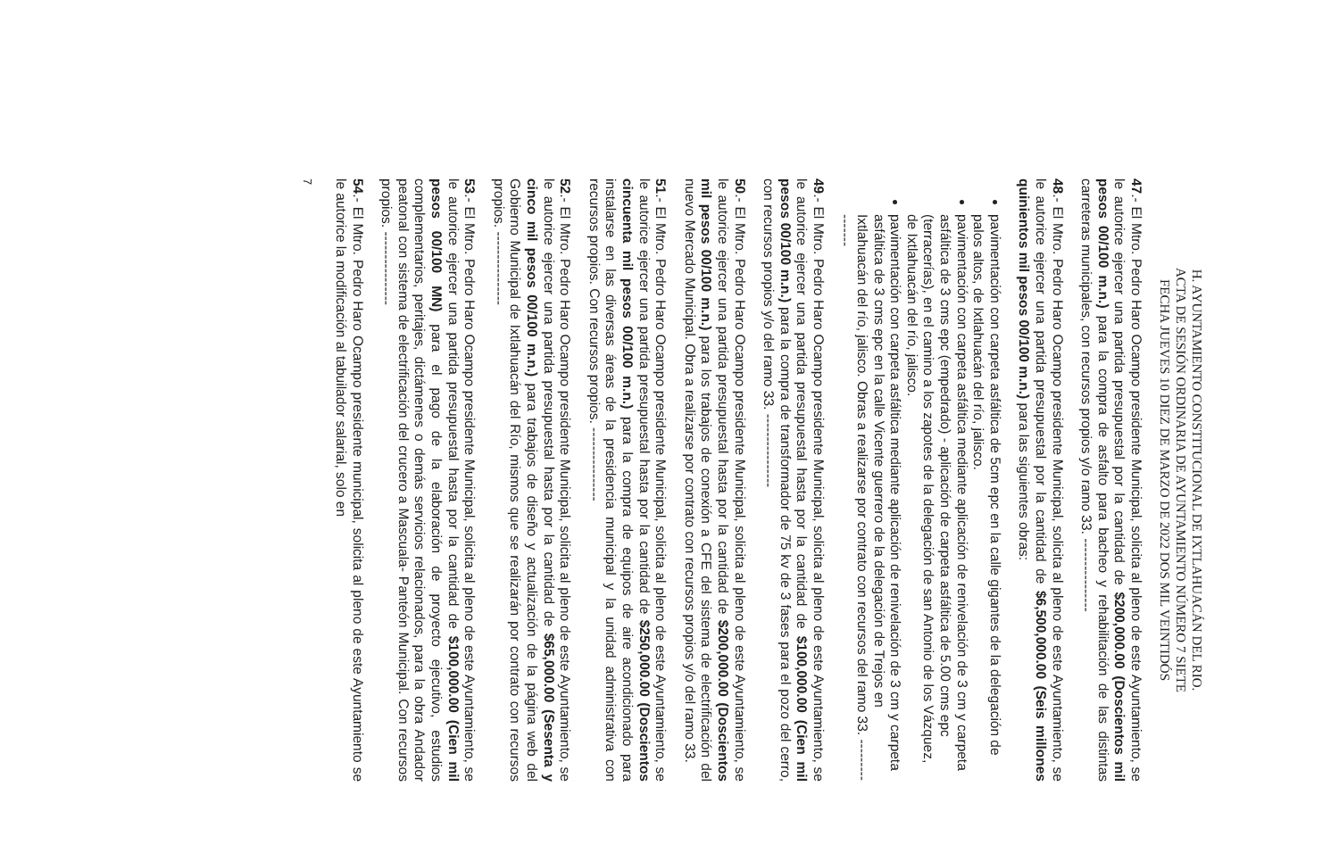H. AYUNTAMIENTO CONSTITUCIONAL DE IXTLAHUACÁN DEL RIO.
ACTA DE SESIÓN ORDINARIA DE AYUNTAMIENTO NÚMERO 7 SIETE
FECHA JUEVES 10 DIEZ DE MARZO DE 2022 DOS MIL VEINTIDÓS
47.- El Mtro. Pedro Haro Ocampo presidente Municipal, solicita al pleno de este Ayuntamiento, se le autorice ejercer una partida presupuestal por la cantidad de $200,000.00 (Doscientos mil pesos 00/100 m.n.) para la compra de asfalto para bacheo y rehabilitación de las distintas carreteras municipales, con recursos propios y/o ramo 33. ----------------
48.- El Mtro. Pedro Haro Ocampo presidente Municipal, solicita al pleno de este Ayuntamiento, se le autorice ejercer una partida presupuestal por la cantidad de $6,500,000.00 (Seis millones quinientos mil pesos 00/100 m.n.) para las siguientes obras:
pavimentación con carpeta asfáltica de 5cm epc en la calle gigantes de la delegación de palos altos, de Ixtlahuacán del río, jalisco.
pavimentación con carpeta asfáltica mediante aplicación de renivelación de 3 cm y carpeta asfáltica de 3 cms epc (empedrado) - aplicación de carpeta asfáltica de 5.00 cms epc (terracerías), en el camino a los zapotes de la delegación de san Antonio de los Vázquez, de Ixtlahuacán del río, jalisco.
pavimentación con carpeta asfáltica mediante aplicación de renivelación de 3 cm y carpeta asfáltica de 3 cms epc en la calle Vicente guerrero de la delegación de Trejos en Ixtlahuacán del río, jalisco. Obras a realizarse por contrato con recursos del ramo 33. ----------------
49.- El Mtro. Pedro Haro Ocampo presidente Municipal, solicita al pleno de este Ayuntamiento, se le autorice ejercer una partida presupuestal hasta por la cantidad de $100,000.00 (Cien mil pesos 00/100 m.n.) para la compra de transformador de 75 kv de 3 fases para el pozo del cerro, con recursos propios y/o del ramo 33. ----------------
50.- El Mtro. Pedro Haro Ocampo presidente Municipal, solicita al pleno de este Ayuntamiento, se le autorice ejercer una partida presupuestal hasta por la cantidad de $200,000.00 (Doscientos mil pesos 00/100 m.n.) para los trabajos de conexión a CFE del sistema de electrificación del nuevo Mercado Municipal. Obra a realizarse por contrato con recursos propios y/o del ramo 33.
51.- El Mtro. Pedro Haro Ocampo presidente Municipal, solicita al pleno de este Ayuntamiento, se le autorice ejercer una partida presupuestal hasta por la cantidad de $250,000.00 (Doscientos cincuenta mil pesos 00/100 m.n.) para la compra de equipos de aire acondicionado para instalarse en las diversas áreas de la presidencia municipal y la unidad administrativa con recursos propios. Con recursos propios. ----------------
52.- El Mtro. Pedro Haro Ocampo presidente Municipal, solicita al pleno de este Ayuntamiento, se le autorice ejercer una partida presupuestal hasta por la cantidad de $65,000.00 (Sesenta y cinco mil pesos 00/100 m.n.) para trabajos de diseño y actualización de la página web del Gobierno Municipal de Ixtlahuacán del Río, mismos que se realizarán por contrato con recursos propios. ----------------
53.- El Mtro. Pedro Haro Ocampo presidente Municipal, solicita al pleno de este Ayuntamiento, se le autorice ejercer una partida presupuestal hasta por la cantidad de $100,000.00 (Cien mil pesos 00/100 MN) para el pago de la elaboración de proyecto ejecutivo, estudios complementarios, peritajes, dictámenes o demás servicios relacionados, para la obra Andador peatonal con sistema de electrificación del crucero a Mascuala- Panteón Municipal. Con recursos propios. ----------------
54.- El Mtro. Pedro Haro Ocampo presidente municipal, solicita al pleno de este Ayuntamiento se le autorice la modificación al tabuilador salarial, solo en
7